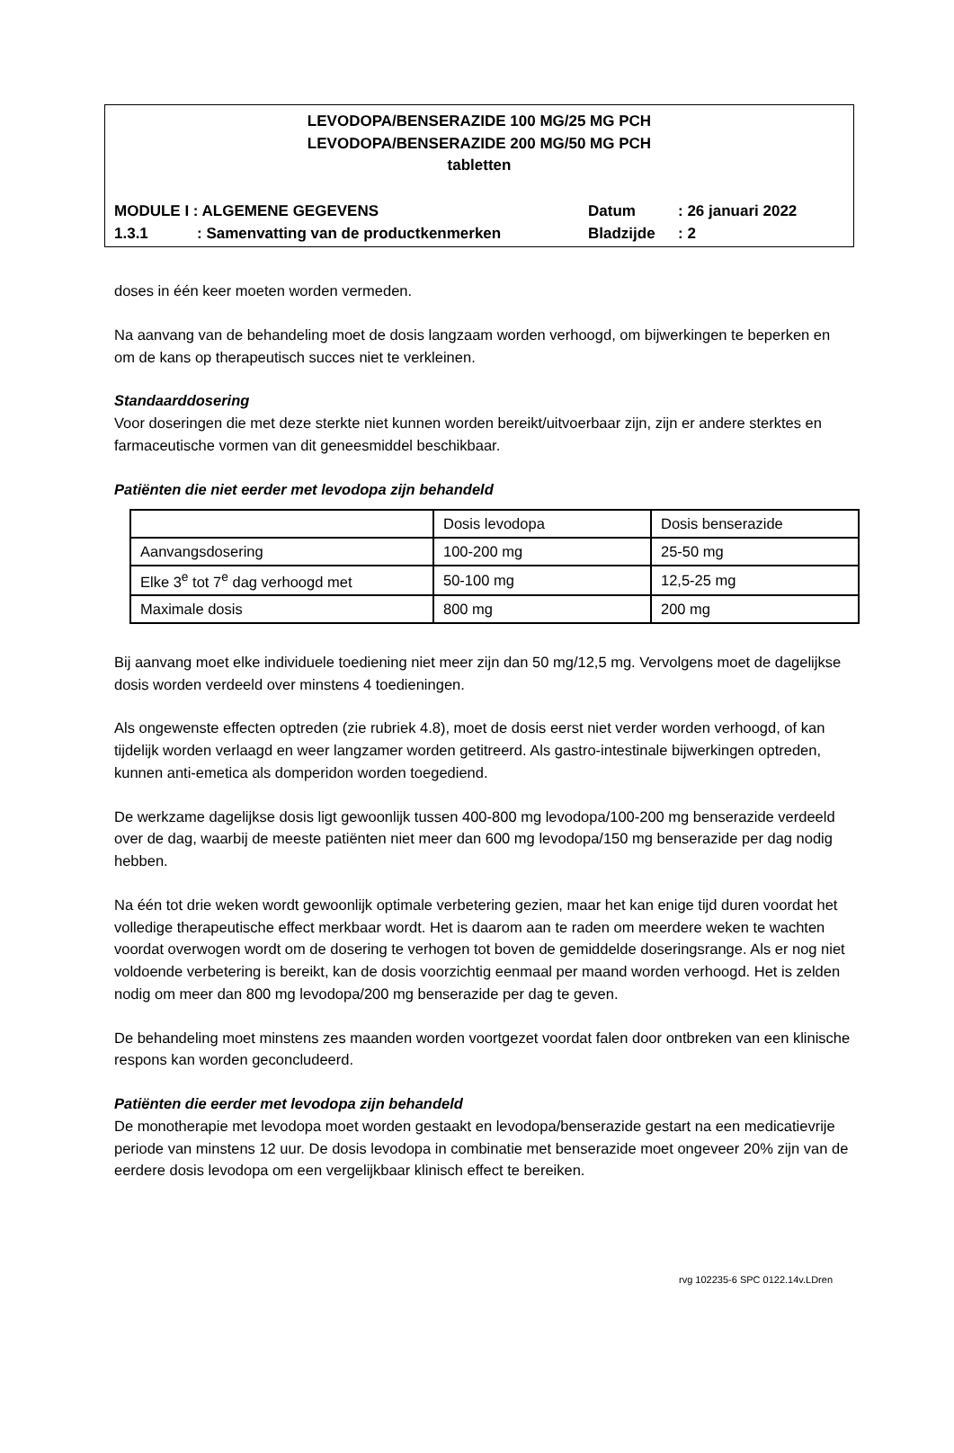LEVODOPA/BENSERAZIDE 100 MG/25 MG PCH
LEVODOPA/BENSERAZIDE 200 MG/50 MG PCH
tabletten
MODULE I : ALGEMENE GEGEVENS Datum: 26 januari 2022
1.3.1: Samenvatting van de productkenmerken Bladzijde: 2
doses in één keer moeten worden vermeden.
Na aanvang van de behandeling moet de dosis langzaam worden verhoogd, om bijwerkingen te beperken en om de kans op therapeutisch succes niet te verkleinen.
Standaarddosering
Voor doseringen die met deze sterkte niet kunnen worden bereikt/uitvoerbaar zijn, zijn er andere sterktes en farmaceutische vormen van dit geneesmiddel beschikbaar.
Patiënten die niet eerder met levodopa zijn behandeld
| | Dosis levodopa | Dosis benserazide |
| Aanvangsdosering | 100-200 mg | 25-50 mg |
| Elke 3<sup>e</sup> tot 7<sup>e</sup> dag verhoogd met | 50-100 mg | 12,5-25 mg |
| Maximale dosis | 800 mg | 200 mg |
Bij aanvang moet elke individuele toediening niet meer zijn dan 50 mg/12,5 mg. Vervolgens moet de dagelijkse dosis worden verdeeld over minstens 4 toedieningen.
Als ongewenste effecten optreden (zie rubriek 4.8), moet de dosis eerst niet verder worden verhoogd, of kan tijdelijk worden verlaagd en weer langzamer worden getitreerd. Als gastro-intestinale bijwerkingen optreden, kunnen anti-emetica als domperidon worden toegediend.
De werkzame dagelijkse dosis ligt gewoonlijk tussen 400-800 mg levodopa/100-200 mg benserazide verdeeld over de dag, waarbij de meeste patiënten niet meer dan 600 mg levodopa/150 mg benserazide per dag nodig hebben.
Na één tot drie weken wordt gewoonlijk optimale verbetering gezien, maar het kan enige tijd duren voordat het volledige therapeutische effect merkbaar wordt. Het is daarom aan te raden om meerdere weken te wachten voordat overwogen wordt om de dosering te verhogen tot boven de gemiddelde doseringsrange. Als er nog niet voldoende verbetering is bereikt, kan de dosis voorzichtig eenmaal per maand worden verhoogd. Het is zelden nodig om meer dan 800 mg levodopa/200 mg benserazide per dag te geven.
De behandeling moet minstens zes maanden worden voortgezet voordat falen door ontbreken van een klinische respons kan worden geconcludeerd.
Patiënten die eerder met levodopa zijn behandeld
De monotherapie met levodopa moet worden gestaakt en levodopa/benserazide gestart na een medicatievrije periode van minstens 12 uur. De dosis levodopa in combinatie met benserazide moet ongeveer 20% zijn van de eerdere dosis levodopa om een vergelijkbaar klinisch effect te bereiken.
rvg 102235-6 SPC 0122.14v.LDren